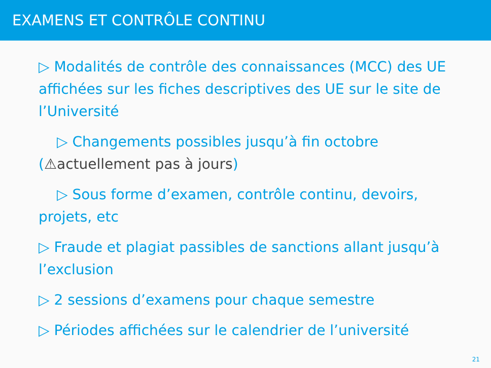EXAMENS ET CONTRÔLE CONTINU
▷ Modalités de contrôle des connaissances (MCC) des UE affichées sur les fiches descriptives des UE sur le site de l’Université
▷ Changements possibles jusqu’à fin octobre (⚠actuellement pas à jours)
▷ Sous forme d’examen, contrôle continu, devoirs, projets, etc
▷ Fraude et plagiat passibles de sanctions allant jusqu’à l’exclusion
▷ 2 sessions d’examens pour chaque semestre
▷ Périodes affichées sur le calendrier de l’université
21